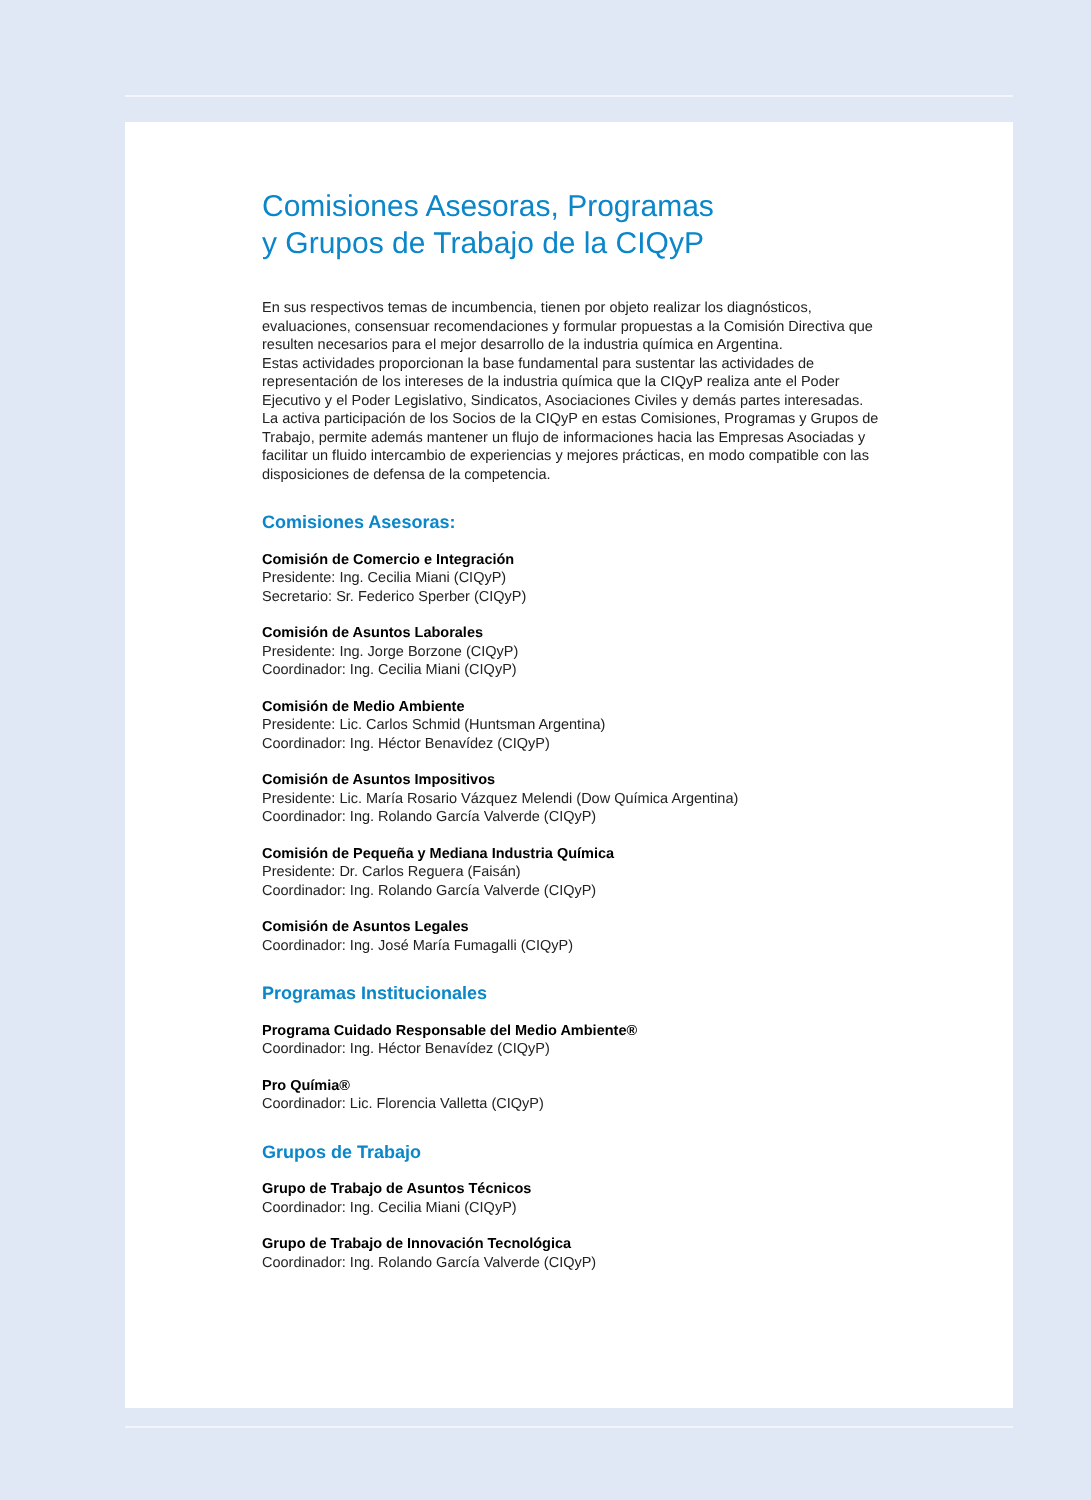Comisiones Asesoras, Programas
y Grupos de Trabajo de la CIQyP
En sus respectivos temas de incumbencia, tienen por objeto realizar los diagnósticos, evaluaciones, consensuar recomendaciones y formular propuestas a la Comisión Directiva que resulten necesarios para el mejor desarrollo de la industria química en Argentina.
Estas actividades proporcionan la base fundamental para sustentar las actividades de representación de los intereses de la industria química que la CIQyP realiza ante el Poder Ejecutivo y el Poder Legislativo, Sindicatos, Asociaciones Civiles y demás partes interesadas.
La activa participación de los Socios de la CIQyP en estas Comisiones, Programas y Grupos de Trabajo, permite además mantener un flujo de informaciones hacia las Empresas Asociadas y facilitar un fluido intercambio de experiencias y mejores prácticas, en modo compatible con las disposiciones de defensa de la competencia.
Comisiones Asesoras:
Comisión de Comercio e Integración
Presidente: Ing. Cecilia Miani (CIQyP)
Secretario: Sr. Federico Sperber (CIQyP)
Comisión de Asuntos Laborales
Presidente: Ing. Jorge Borzone (CIQyP)
Coordinador: Ing. Cecilia Miani (CIQyP)
Comisión de Medio Ambiente
Presidente: Lic. Carlos Schmid (Huntsman Argentina)
Coordinador: Ing. Héctor Benavídez (CIQyP)
Comisión de Asuntos Impositivos
Presidente: Lic. María Rosario Vázquez Melendi (Dow Química Argentina)
Coordinador: Ing. Rolando García Valverde (CIQyP)
Comisión de Pequeña y Mediana Industria Química
Presidente: Dr. Carlos Reguera (Faisán)
Coordinador: Ing. Rolando García Valverde (CIQyP)
Comisión de Asuntos Legales
Coordinador: Ing. José María Fumagalli (CIQyP)
Programas Institucionales
Programa Cuidado Responsable del Medio Ambiente®
Coordinador: Ing. Héctor Benavídez (CIQyP)
Pro Químia®
Coordinador: Lic. Florencia Valletta (CIQyP)
Grupos de Trabajo
Grupo de Trabajo de Asuntos Técnicos
Coordinador: Ing. Cecilia Miani (CIQyP)
Grupo de Trabajo de Innovación Tecnológica
Coordinador: Ing. Rolando García Valverde (CIQyP)